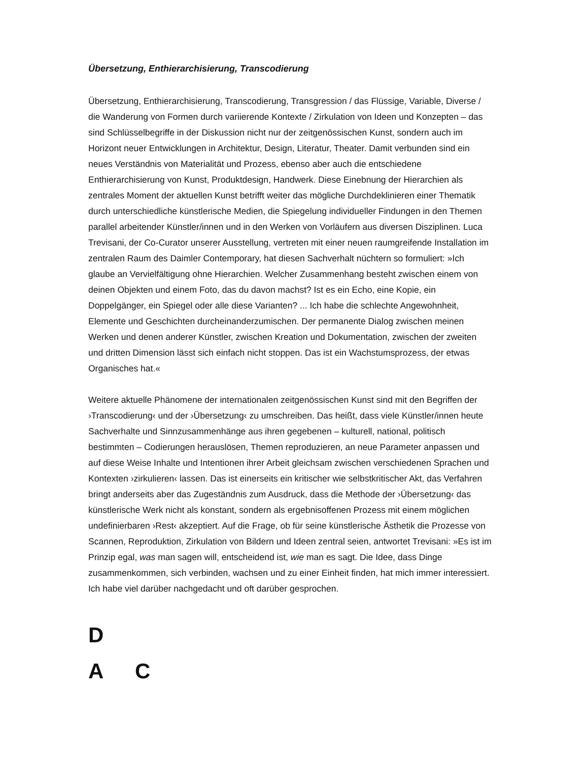Übersetzung, Enthierarchisierung, Transcodierung
Übersetzung, Enthierarchisierung, Transcodierung, Transgression / das Flüssige, Variable, Diverse / die Wanderung von Formen durch variierende Kontexte / Zirkulation von Ideen und Konzepten – das sind Schlüsselbegriffe in der Diskussion nicht nur der zeitgenössischen Kunst, sondern auch im Horizont neuer Entwicklungen in Architektur, Design, Literatur, Theater. Damit verbunden sind ein neues Verständnis von Materialität und Prozess, ebenso aber auch die entschiedene Enthierarchisierung von Kunst, Produktdesign, Handwerk. Diese Einebnung der Hierarchien als zentrales Moment der aktuellen Kunst betrifft weiter das mögliche Durchdeklinieren einer Thematik durch unterschiedliche künstlerische Medien, die Spiegelung individueller Findungen in den Themen parallel arbeitender Künstler/innen und in den Werken von Vorläufern aus diversen Disziplinen. Luca Trevisani, der Co-Curator unserer Ausstellung, vertreten mit einer neuen raumgreifende Installation im zentralen Raum des Daimler Contemporary, hat diesen Sachverhalt nüchtern so formuliert: »Ich glaube an Vervielfältigung ohne Hierarchien. Welcher Zusammenhang besteht zwischen einem von deinen Objekten und einem Foto, das du davon machst? Ist es ein Echo, eine Kopie, ein Doppelgänger, ein Spiegel oder alle diese Varianten? ... Ich habe die schlechte Angewohnheit, Elemente und Geschichten durcheinanderzumischen. Der permanente Dialog zwischen meinen Werken und denen anderer Künstler, zwischen Kreation und Dokumentation, zwischen der zweiten und dritten Dimension lässt sich einfach nicht stoppen. Das ist ein Wachstumsprozess, der etwas Organisches hat.«
Weitere aktuelle Phänomene der internationalen zeitgenössischen Kunst sind mit den Begriffen der ›Transcodierung‹ und der ›Übersetzung‹ zu umschreiben. Das heißt, dass viele Künstler/innen heute Sachverhalte und Sinnzusammenhänge aus ihren gegebenen – kulturell, national, politisch bestimmten – Codierungen herauslösen, Themen reproduzieren, an neue Parameter anpassen und auf diese Weise Inhalte und Intentionen ihrer Arbeit gleichsam zwischen verschiedenen Sprachen und Kontexten ›zirkulieren‹ lassen. Das ist einerseits ein kritischer wie selbstkritischer Akt, das Verfahren bringt anderseits aber das Zugeständnis zum Ausdruck, dass die Methode der ›Übersetzung‹ das künstlerische Werk nicht als konstant, sondern als ergebnisoffenen Prozess mit einem möglichen undefinierbaren ›Rest‹ akzeptiert. Auf die Frage, ob für seine künstlerische Ästhetik die Prozesse von Scannen, Reproduktion, Zirkulation von Bildern und Ideen zentral seien, antwortet Trevisani: »Es ist im Prinzip egal, was man sagen will, entscheidend ist, wie man es sagt. Die Idee, dass Dinge zusammenkommen, sich verbinden, wachsen und zu einer Einheit finden, hat mich immer interessiert. Ich habe viel darüber nachgedacht und oft darüber gesprochen.
D
A C